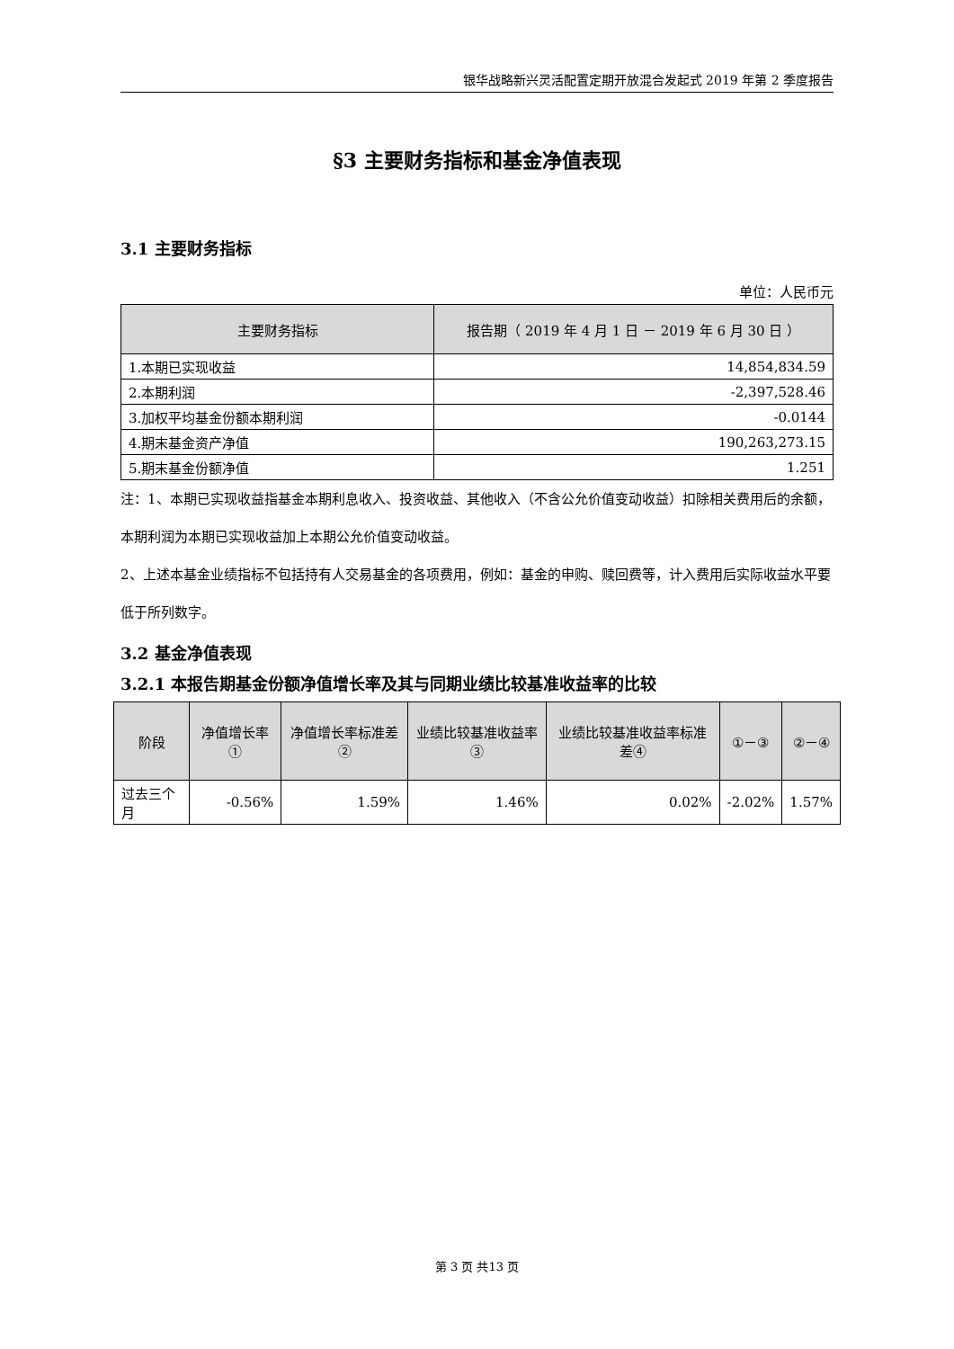银华战略新兴灵活配置定期开放混合发起式 2019 年第 2 季度报告
§3 主要财务指标和基金净值表现
3.1 主要财务指标
单位：人民币元
| 主要财务指标 | 报告期（ 2019 年 4 月 1 日 － 2019 年 6 月 30 日 ） |
| --- | --- |
| 1.本期已实现收益 | 14,854,834.59 |
| 2.本期利润 | -2,397,528.46 |
| 3.加权平均基金份额本期利润 | -0.0144 |
| 4.期末基金资产净值 | 190,263,273.15 |
| 5.期末基金份额净值 | 1.251 |
注：1、本期已实现收益指基金本期利息收入、投资收益、其他收入（不含公允价值变动收益）扣除相关费用后的余额，本期利润为本期已实现收益加上本期公允价值变动收益。
2、上述本基金业绩指标不包括持有人交易基金的各项费用，例如：基金的申购、赎回费等，计入费用后实际收益水平要低于所列数字。
3.2 基金净值表现
3.2.1 本报告期基金份额净值增长率及其与同期业绩比较基准收益率的比较
| 阶段 | 净值增长率① | 净值增长率标准差② | 业绩比较基准收益率③ | 业绩比较基准收益率标准差④ | ①－③ | ②－④ |
| --- | --- | --- | --- | --- | --- | --- |
| 过去三个月 | -0.56% | 1.59% | 1.46% | 0.02% | -2.02% | 1.57% |
第 3 页 共13 页